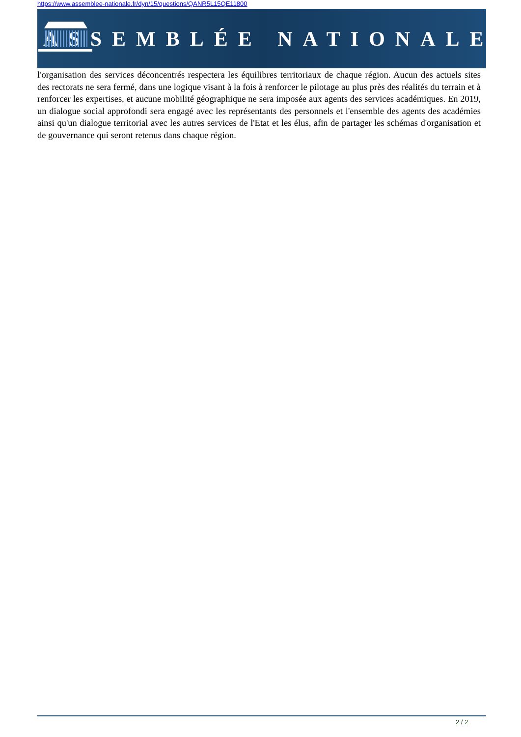https://www.assemblee-nationale.fr/dyn/15/questions/QANR5L15QE11800
ASSEMBLÉE NATIONALE
l'organisation des services déconcentrés respectera les équilibres territoriaux de chaque région. Aucun des actuels sites des rectorats ne sera fermé, dans une logique visant à la fois à renforcer le pilotage au plus près des réalités du terrain et à renforcer les expertises, et aucune mobilité géographique ne sera imposée aux agents des services académiques. En 2019, un dialogue social approfondi sera engagé avec les représentants des personnels et l'ensemble des agents des académies ainsi qu'un dialogue territorial avec les autres services de l'Etat et les élus, afin de partager les schémas d'organisation et de gouvernance qui seront retenus dans chaque région.
2 / 2